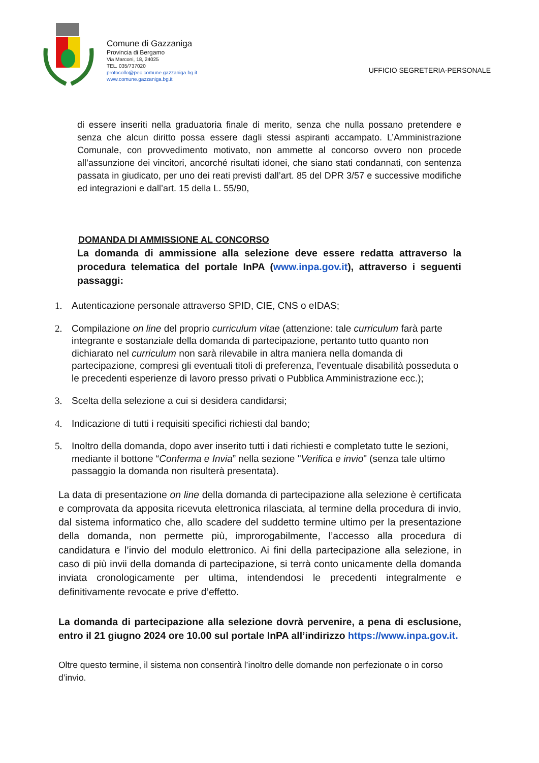Comune di Gazzaniga
Provincia di Bergamo
Via Marconi, 18, 24025
TEL. 035/737020
protocollo@pec.comune.gazzaniga.bg.it
www.comune.gazzaniga.bg.it
UFFICIO SEGRETERIA-PERSONALE
di essere inseriti nella graduatoria finale di merito, senza che nulla possano pretendere e senza che alcun diritto possa essere dagli stessi aspiranti accampato. L’Amministrazione Comunale, con provvedimento motivato, non ammette al concorso ovvero non procede all’assunzione dei vincitori, ancorché risultati idonei, che siano stati condannati, con sentenza passata in giudicato, per uno dei reati previsti dall’art. 85 del DPR 3/57 e successive modifiche ed integrazioni e dall’art. 15 della L. 55/90,
DOMANDA DI AMMISSIONE AL CONCORSO
La domanda di ammissione alla selezione deve essere redatta attraverso la procedura telematica del portale InPA (www.inpa.gov.it), attraverso i seguenti passaggi:
1. Autenticazione personale attraverso SPID, CIE, CNS o eIDAS;
2. Compilazione on line del proprio curriculum vitae (attenzione: tale curriculum farà parte integrante e sostanziale della domanda di partecipazione, pertanto tutto quanto non dichiarato nel curriculum non sarà rilevabile in altra maniera nella domanda di partecipazione, compresi gli eventuali titoli di preferenza, l’eventuale disabilità posseduta o le precedenti esperienze di lavoro presso privati o Pubblica Amministrazione ecc.);
3. Scelta della selezione a cui si desidera candidarsi;
4. Indicazione di tutti i requisiti specifici richiesti dal bando;
5. Inoltro della domanda, dopo aver inserito tutti i dati richiesti e completato tutte le sezioni, mediante il bottone “Conferma e Invia” nella sezione "Verifica e invio" (senza tale ultimo passaggio la domanda non risulterà presentata).
La data di presentazione on line della domanda di partecipazione alla selezione è certificata e comprovata da apposita ricevuta elettronica rilasciata, al termine della procedura di invio, dal sistema informatico che, allo scadere del suddetto termine ultimo per la presentazione della domanda, non permette più, improrogabilmente, l’accesso alla procedura di candidatura e l’invio del modulo elettronico. Ai fini della partecipazione alla selezione, in caso di più invii della domanda di partecipazione, si terrà conto unicamente della domanda inviata cronologicamente per ultima, intendendosi le precedenti integralmente e definitivamente revocate e prive d’effetto.
La domanda di partecipazione alla selezione dovrà pervenire, a pena di esclusione, entro il 21 giugno 2024 ore 10.00 sul portale InPA all’indirizzo https://www.inpa.gov.it.
Oltre questo termine, il sistema non consentirà l’inoltro delle domande non perfezionate o in corso d’invio.